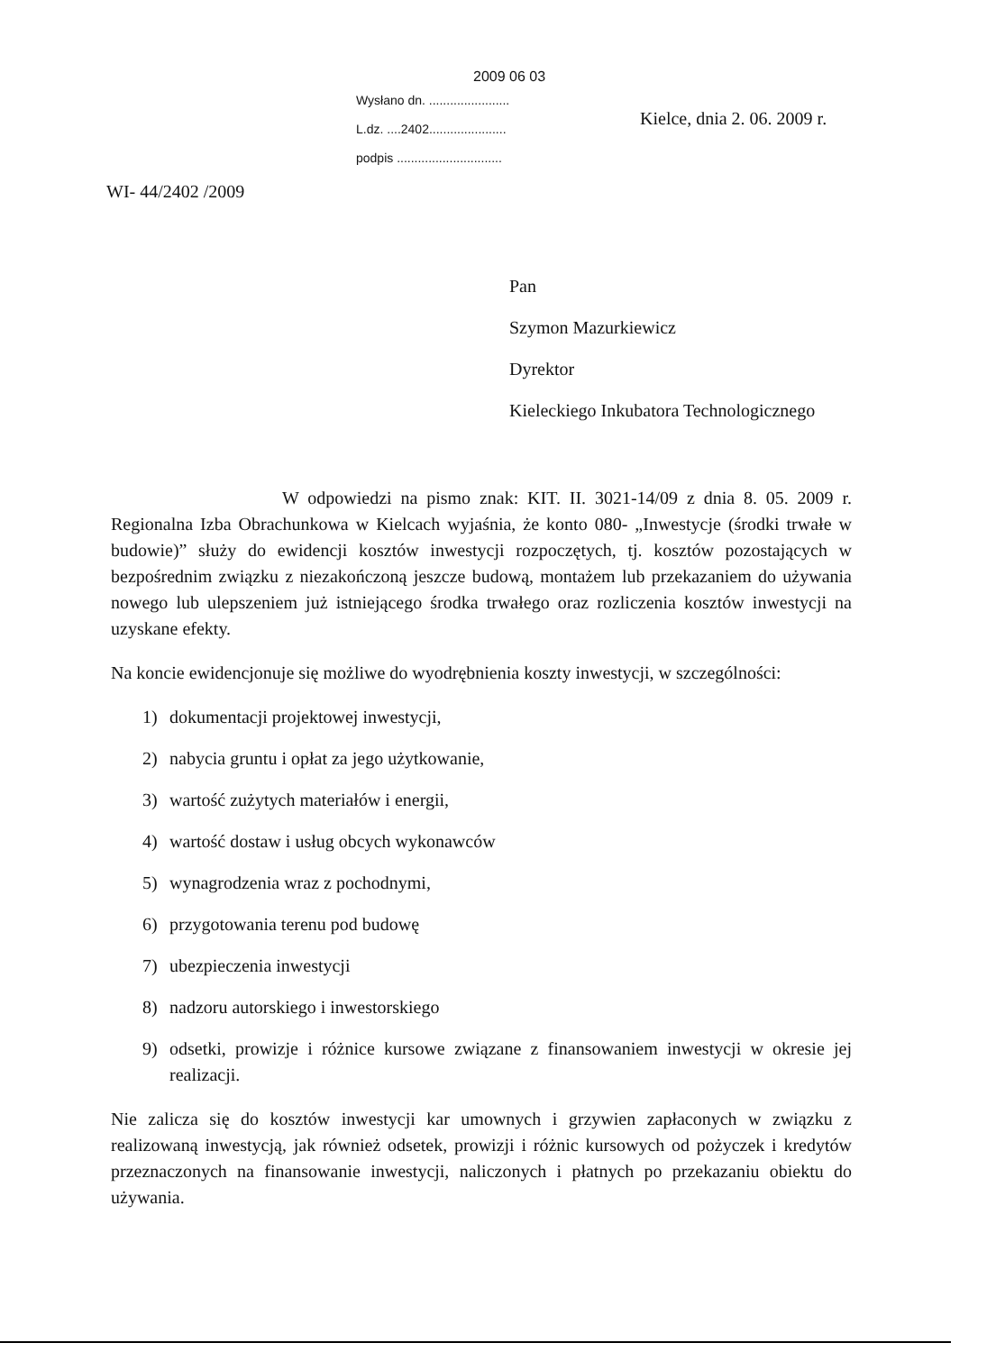2009 06 03
Wysłano dn. .......................
L.dz. ....2402......................
podpis ..............................
Kielce, dnia 2. 06. 2009 r.
WI- 44/2402 /2009
Pan
Szymon Mazurkiewicz
Dyrektor
Kieleckiego Inkubatora Technologicznego
W odpowiedzi na pismo znak: KIT. II. 3021-14/09 z dnia 8. 05. 2009 r. Regionalna Izba Obrachunkowa w Kielcach wyjaśnia, że konto 080- „Inwestycje (środki trwałe w budowie)” służy do ewidencji kosztów inwestycji rozpoczętych, tj. kosztów pozostających w bezpośrednim związku z niezakończoną jeszcze budową, montażem lub przekazaniem do używania nowego lub ulepszeniem już istniejącego środka trwałego oraz rozliczenia kosztów inwestycji na uzyskane efekty.
Na koncie ewidencjonuje się możliwe do wyodrębnienia koszty inwestycji, w szczególności:
1) dokumentacji projektowej inwestycji,
2) nabycia gruntu i opłat za jego użytkowanie,
3) wartość zużytych materiałów i energii,
4) wartość dostaw i usług obcych wykonawców
5) wynagrodzenia wraz z pochodnymi,
6) przygotowania terenu pod budowę
7) ubezpieczenia inwestycji
8) nadzoru autorskiego i inwestorskiego
9) odsetki, prowizje i różnice kursowe związane z finansowaniem inwestycji w okresie jej realizacji.
Nie zalicza się do kosztów inwestycji kar umownych i grzywien zapłaconych w związku z realizowaną inwestycją, jak również odsetek, prowizji i różnic kursowych od pożyczek i kredytów przeznaczonych na finansowanie inwestycji, naliczonych i płatnych po przekazaniu obiektu do używania.